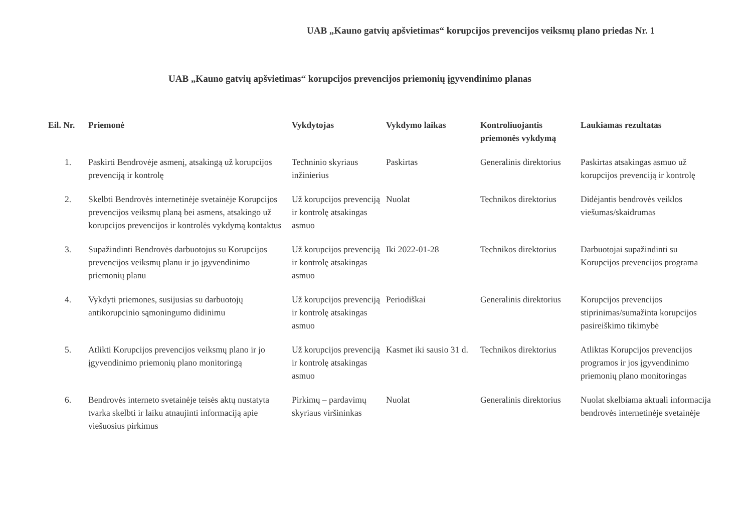UAB „Kauno gatvių apšvietimas“ korupcijos prevencijos veiksmų plano priedas Nr. 1
UAB „Kauno gatvių apšvietimas“ korupcijos prevencijos priemonių įgyvendinimo planas
| Eil. Nr. | Priemonė | Vykdytojas | Vykdymo laikas | Kontroliuojantis priemonės vykdymą | Laukiamas rezultatas |
| --- | --- | --- | --- | --- | --- |
| 1. | Paskirti Bendrovėje asmenį, atsakingą už korupcijos prevenciją ir kontrolę | Techninio skyriaus inžinierius | Paskirtas | Generalinis direktorius | Paskirtas atsakingas asmuo už korupcijos prevenciją ir kontrolę |
| 2. | Skelbti Bendrovės internetinėje svetainėje Korupcijos prevencijos veiksmų planą bei asmens, atsakingo už korupcijos prevencijos ir kontrolės vykdymą kontaktus | Už korupcijos prevenciją ir kontrolę atsakingas asmuo | Nuolat | Technikos direktorius | Didėjantis bendrovės veiklos viešumas/skaidrumas |
| 3. | Supažindinti Bendrovės darbuotojus su Korupcijos prevencijos veiksmų planu ir jo įgyvendinimo priemonių planu | Už korupcijos prevenciją ir kontrolę atsakingas asmuo | Iki 2022-01-28 | Technikos direktorius | Darbuotojai supažindinti su Korupcijos prevencijos programa |
| 4. | Vykdyti priemones, susijusias su darbuotojų antikorupcinio sąmoningumo didinimu | Už korupcijos prevenciją ir kontrolę atsakingas asmuo | Periodiškai | Generalinis direktorius | Korupcijos prevencijos stiprinimas/sumažinta korupcijos pasireiškimo tikimybė |
| 5. | Atlikti Korupcijos prevencijos veiksmų plano ir jo įgyvendinimo priemonių plano monitoringą | Už korupcijos prevenciją ir kontrolę atsakingas asmuo | Kasmet iki sausio 31 d. | Technikos direktorius | Atliktas Korupcijos prevencijos programos ir jos įgyvendinimo priemonių plano monitoringas |
| 6. | Bendrovės interneto svetainėje teisės aktų nustatyta tvarka skelbti ir laiku atnaujinti informaciją apie viešuosius pirkimus | Pirkimų – pardavimų skyriaus viršininkas | Nuolat | Generalinis direktorius | Nuolat skelbiama aktuali informacija bendrovės internetinėje svetainėje |